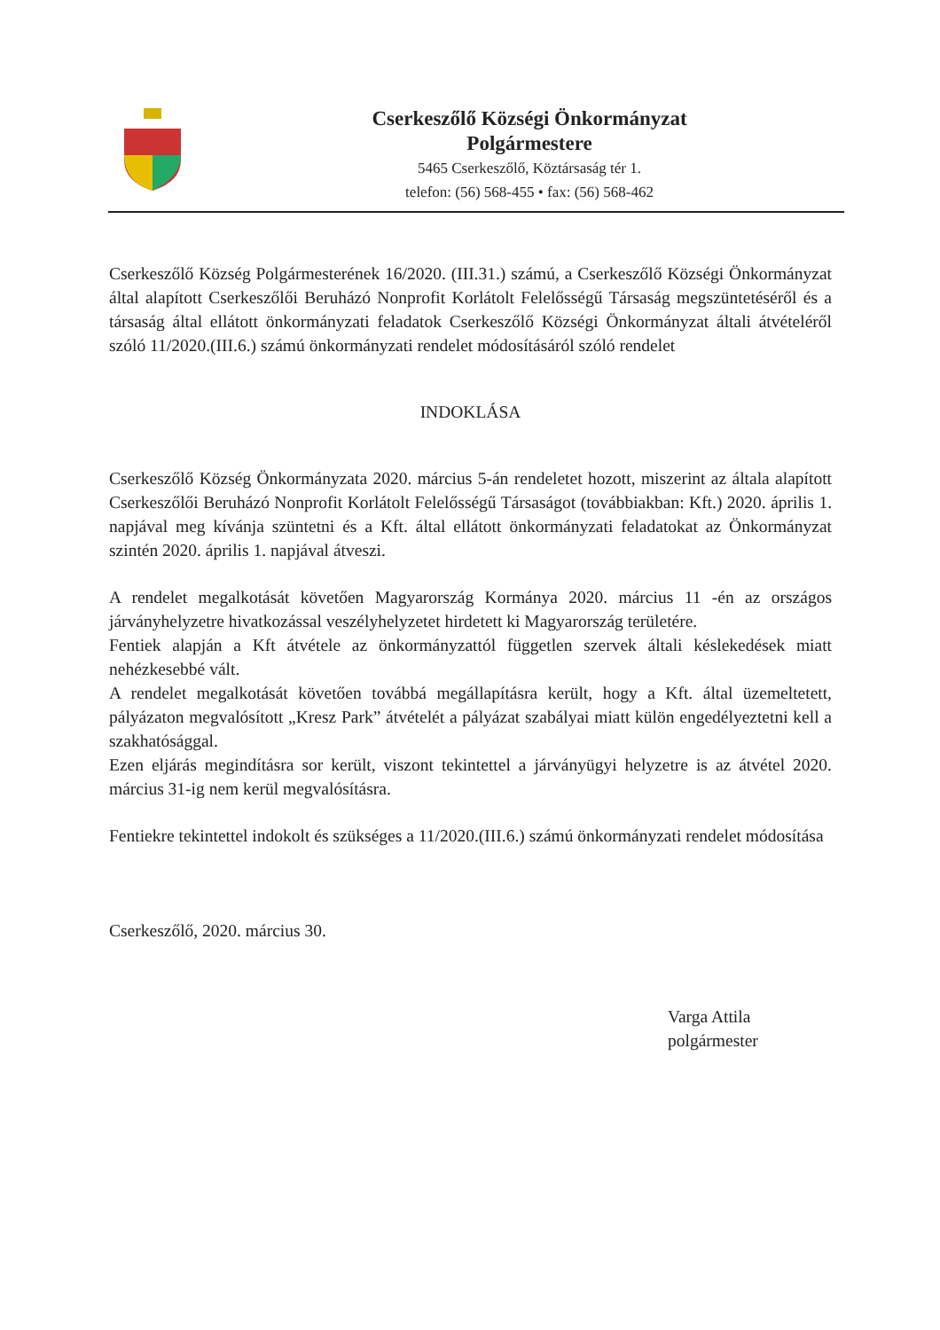Cserkeszőlő Községi Önkormányzat
Polgármestere
5465 Cserkeszőlő, Köztársaság tér 1.
telefon: (56) 568-455 • fax: (56) 568-462
Cserkeszőlő Község Polgármesterének 16/2020. (III.31.) számú, a Cserkeszőlő Községi Önkormányzat által alapított Cserkeszőlői Beruházó Nonprofit Korlátolt Felelősségű Társaság megszüntetéséről és a társaság által ellátott önkormányzati feladatok Cserkeszőlő Községi Önkormányzat általi átvételéről szóló 11/2020.(III.6.) számú önkormányzati rendelet módosításáról szóló rendelet
INDOKLÁSA
Cserkeszőlő Község Önkormányzata 2020. március 5-án rendeletet hozott, miszerint az általa alapított Cserkeszőlői Beruházó Nonprofit Korlátolt Felelősségű Társaságot (továbbiakban: Kft.) 2020. április 1. napjával meg kívánja szüntetni és a Kft. által ellátott önkormányzati feladatokat az Önkormányzat szintén 2020. április 1. napjával átveszi.
A rendelet megalkotását követően Magyarország Kormánya 2020. március 11 -én az országos járványhelyzetre hivatkozással veszélyhelyzetet hirdetett ki Magyarország területére.
Fentiek alapján a Kft átvétele az önkormányzattól független szervek általi késlekedések miatt nehézkesebbé vált.
A rendelet megalkotását követően továbbá megállapításra került, hogy a Kft. által üzemeltetett, pályázaton megvalósított „Kresz Park” átvételét a pályázat szabályai miatt külön engedélyeztetni kell a szakhatósággal.
Ezen eljárás megindításra sor került, viszont tekintettel a járványügyi helyzetre is az átvétel 2020. március 31-ig nem kerül megvalósításra.
Fentiekre tekintettel indokolt és szükséges a 11/2020.(III.6.) számú önkormányzati rendelet módosítása
Cserkeszőlő, 2020. március 30.
Varga Attila
polgármester